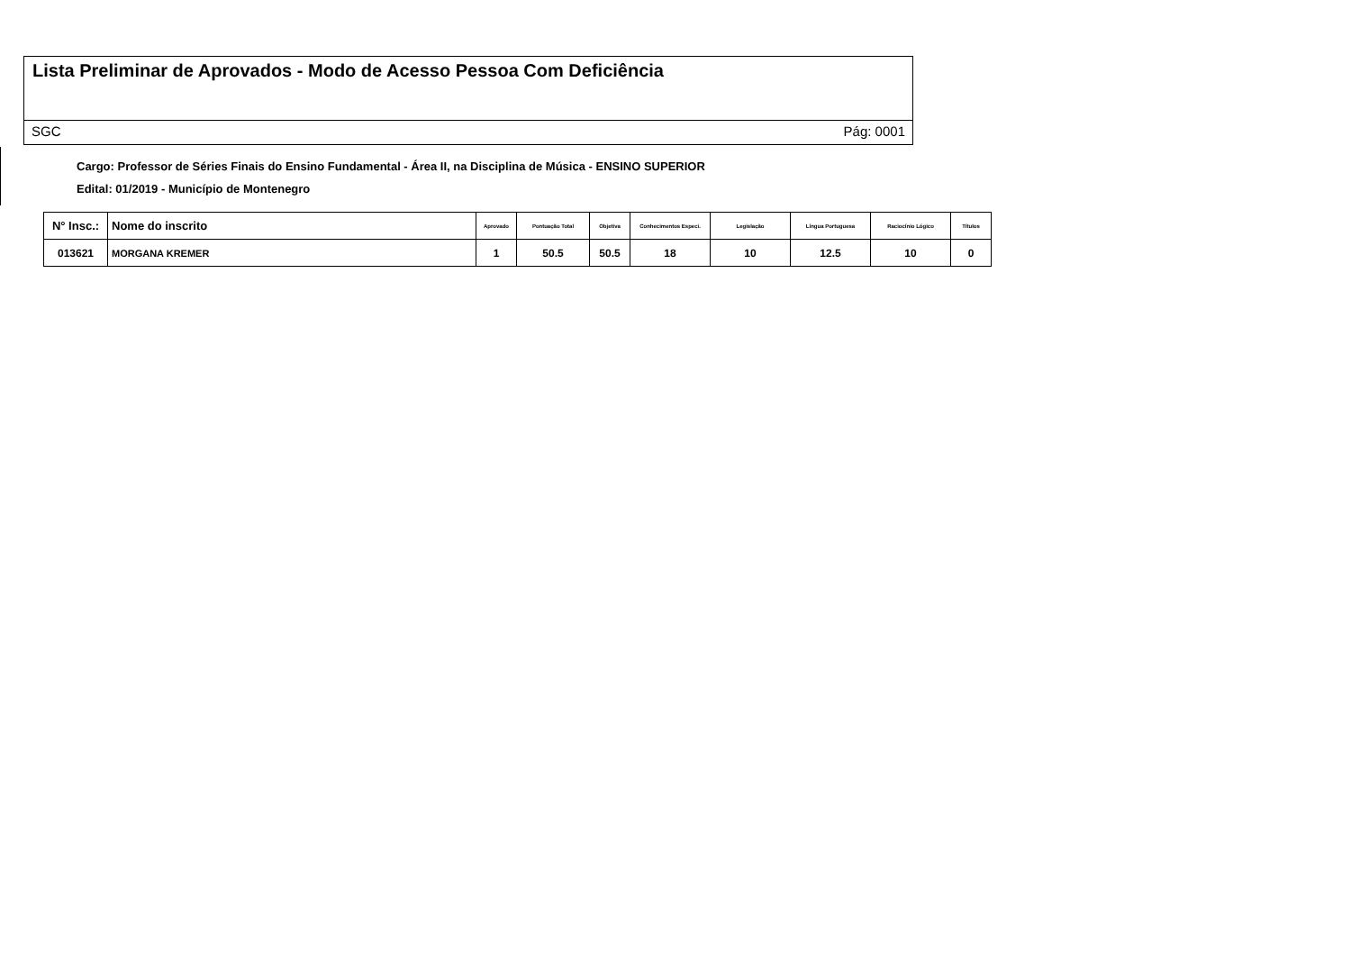Lista Preliminar de Aprovados - Modo de Acesso Pessoa Com Deficiência
SGC Pág: 0001
Cargo: Professor de Séries Finais do Ensino Fundamental - Área II, na Disciplina de Música - ENSINO SUPERIOR
Edital: 01/2019 - Município de Montenegro
| N° Insc.: | Nome do inscrito | Aprovado | Pontuação Total | Objetiva | Conhecimentos Especi. | Legislação | Língua Portuguesa | Raciocínio Lógico | Títulos |
| --- | --- | --- | --- | --- | --- | --- | --- | --- | --- |
| 013621 | MORGANA KREMER | 1 | 50.5 | 50.5 | 18 | 10 | 12.5 | 10 | 0 |